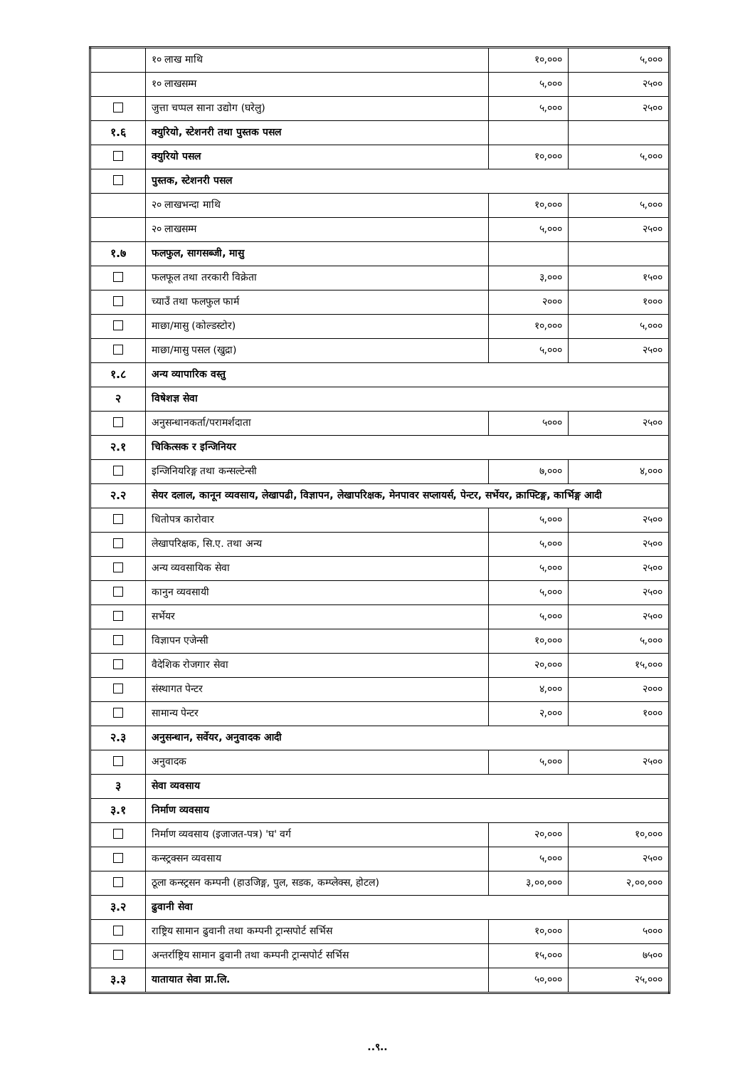| | १० लाख माथि | १०,००० | ५,००० |
| | १० लाखसम्म | ५,००० | २५०० |
| | जुत्ता चप्पल साना उद्योग (घरेलु) | ५,००० | २५०० |
| १.६ | क्युरियो, स्टेशनरी तथा पुस्तक पसल | | |
| | क्युरियो पसल | १०,००० | ५,००० |
| | पुस्तक, स्टेशनरी पसल | | |
| | २० लाखभन्दा माथि | १०,००० | ५,००० |
| | २० लाखसम्म | ५,००० | २५०० |
| १.७ | फलफुल, सागसब्जी, मासु | | |
| | फलफूल तथा तरकारी विक्रेता | ३,००० | १५०० |
| | च्याउँ तथा फलफुल फार्म | २००० | १००० |
| | माछा/मासु (कोल्डस्टोर) | १०,००० | ५,००० |
| | माछा/मासु पसल (खुद्रा) | ५,००० | २५०० |
| १.८ | अन्य व्यापारिक वस्तु | | |
| २ | विषेशज्ञ सेवा | | |
| | अनुसन्धानकर्ता/परामर्शदाता | ५००० | २५०० |
| २.१ | चिकित्सक र इन्जिनियर | | |
| | इन्जिनियरिङ्ग तथा कन्सल्टेन्सी | ७,००० | ४,००० |
| २.२ | सेयर दलाल, कानून व्यवसाय, लेखापढी, विज्ञापन, लेखापरिक्षक, मेनपावर सप्लायर्स, पेन्टर, सर्भेयर, क्राफ्टिङ्ग, कार्भिङ्ग आदी | | |
| | धितोपत्र कारोवार | ५,००० | २५०० |
| | लेखापरिक्षक, सि.ए. तथा अन्य | ५,००० | २५०० |
| | अन्य व्यवसायिक सेवा | ५,००० | २५०० |
| | कानुन व्यवसायी | ५,००० | २५०० |
| | सर्भेयर | ५,००० | २५०० |
| | विज्ञापन एजेन्सी | १०,००० | ५,००० |
| | वैदेशिक रोजगार सेवा | २०,००० | १५,००० |
| | संस्थागत पेन्टर | ४,००० | २००० |
| | सामान्य पेन्टर | २,००० | १००० |
| २.३ | अनुसन्धान, सर्वेयर, अनुवादक आदी | | |
| | अनुवादक | ५,००० | २५०० |
| ३ | सेवा व्यवसाय | | |
| ३.१ | निर्माण व्यवसाय | | |
| | निर्माण व्यवसाय (इजाजत-पत्र) 'घ' वर्ग | २०,००० | १०,००० |
| | कन्स्ट्रक्सन व्यवसाय | ५,००० | २५०० |
| | ठूला कन्स्ट्रसन कम्पनी (हाउजिङ्ग, पुल, सडक, कम्प्लेक्स, होटल) | ३,००,००० | २,००,००० |
| ३.२ | ढुवानी सेवा | | |
| | राष्ट्रिय सामान ढुवानी तथा कम्पनी ट्रान्सपोर्ट सर्भिस | १०,००० | ५००० |
| | अन्तर्राष्ट्रिय सामान ढुवानी तथा कम्पनी ट्रान्सपोर्ट सर्भिस | १५,००० | ७५०० |
| ३.३ | यातायात सेवा प्रा.लि. | ५०,००० | २५,००० |
..९..